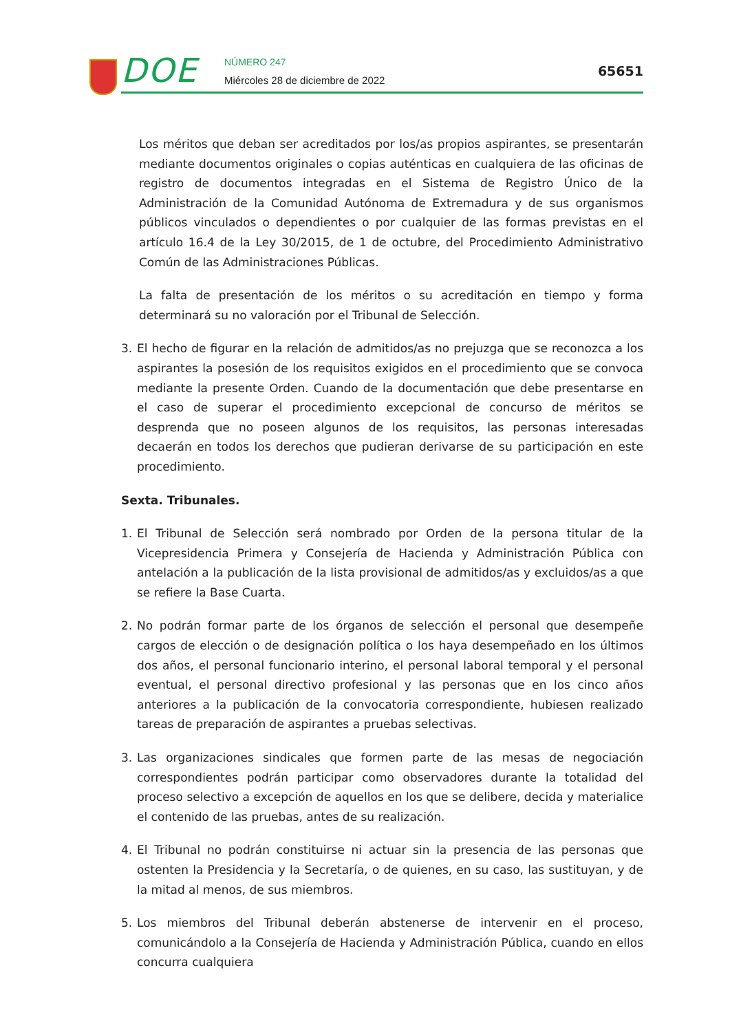DOE NÚMERO 247
Miércoles 28 de diciembre de 2022
65651
Los méritos que deban ser acreditados por los/as propios aspirantes, se presentarán mediante documentos originales o copias auténticas en cualquiera de las oficinas de registro de documentos integradas en el Sistema de Registro Único de la Administración de la Comunidad Autónoma de Extremadura y de sus organismos públicos vinculados o dependientes o por cualquier de las formas previstas en el artículo 16.4 de la Ley 30/2015, de 1 de octubre, del Procedimiento Administrativo Común de las Administraciones Públicas.
La falta de presentación de los méritos o su acreditación en tiempo y forma determinará su no valoración por el Tribunal de Selección.
3. El hecho de figurar en la relación de admitidos/as no prejuzga que se reconozca a los aspirantes la posesión de los requisitos exigidos en el procedimiento que se convoca mediante la presente Orden. Cuando de la documentación que debe presentarse en el caso de superar el procedimiento excepcional de concurso de méritos se desprenda que no poseen algunos de los requisitos, las personas interesadas decaerán en todos los derechos que pudieran derivarse de su participación en este procedimiento.
Sexta. Tribunales.
1. El Tribunal de Selección será nombrado por Orden de la persona titular de la Vicepresidencia Primera y Consejería de Hacienda y Administración Pública con antelación a la publicación de la lista provisional de admitidos/as y excluidos/as a que se refiere la Base Cuarta.
2. No podrán formar parte de los órganos de selección el personal que desempeñe cargos de elección o de designación política o los haya desempeñado en los últimos dos años, el personal funcionario interino, el personal laboral temporal y el personal eventual, el personal directivo profesional y las personas que en los cinco años anteriores a la publicación de la convocatoria correspondiente, hubiesen realizado tareas de preparación de aspirantes a pruebas selectivas.
3. Las organizaciones sindicales que formen parte de las mesas de negociación correspondientes podrán participar como observadores durante la totalidad del proceso selectivo a excepción de aquellos en los que se delibere, decida y materialice el contenido de las pruebas, antes de su realización.
4. El Tribunal no podrán constituirse ni actuar sin la presencia de las personas que ostenten la Presidencia y la Secretaría, o de quienes, en su caso, las sustituyan, y de la mitad al menos, de sus miembros.
5. Los miembros del Tribunal deberán abstenerse de intervenir en el proceso, comunicándolo a la Consejería de Hacienda y Administración Pública, cuando en ellos concurra cualquiera